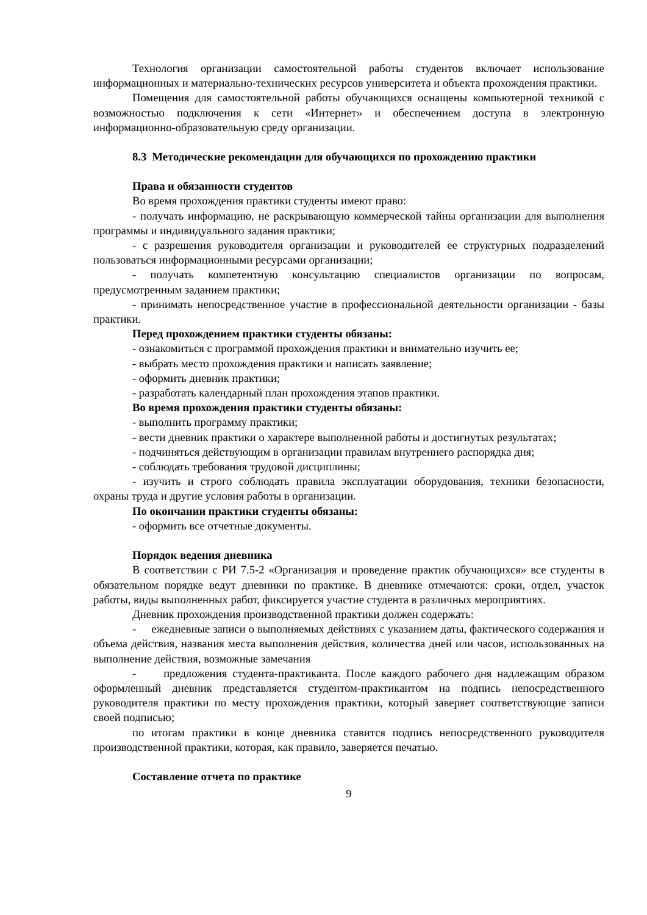Технология организации самостоятельной работы студентов включает использование информационных и материально-технических ресурсов университета и объекта прохождения практики.
Помещения для самостоятельной работы обучающихся оснащены компьютерной техникой с возможностью подключения к сети «Интернет» и обеспечением доступа в электронную информационно-образовательную среду организации.
8.3 Методические рекомендации для обучающихся по прохождению практики
Права и обязанности студентов
Во время прохождения практики студенты имеют право:
- получать информацию, не раскрывающую коммерческой тайны организации для выполнения программы и индивидуального задания практики;
- с разрешения руководителя организации и руководителей ее структурных подразделений пользоваться информационными ресурсами организации;
- получать компетентную консультацию специалистов организации по вопросам, предусмотренным заданием практики;
- принимать непосредственное участие в профессиональной деятельности организации - базы практики.
Перед прохождением практики студенты обязаны:
- ознакомиться с программой прохождения практики и внимательно изучить ее;
- выбрать место прохождения практики и написать заявление;
- оформить дневник практики;
- разработать календарный план прохождения этапов практики.
Во время прохождения практики студенты обязаны:
- выполнить программу практики;
- вести дневник практики о характере выполненной работы и достигнутых результатах;
- подчиняться действующим в организации правилам внутреннего распорядка дня;
- соблюдать требования трудовой дисциплины;
- изучить и строго соблюдать правила эксплуатации оборудования, техники безопасности, охраны труда и другие условия работы в организации.
По окончании практики студенты обязаны:
- оформить все отчетные документы.
Порядок ведения дневника
В соответствии с РИ 7.5-2 «Организация и проведение практик обучающихся» все студенты в обязательном порядке ведут дневники по практике. В дневнике отмечаются: сроки, отдел, участок работы, виды выполненных работ, фиксируется участие студента в различных мероприятиях.
Дневник прохождения производственной практики должен содержать:
- ежедневные записи о выполняемых действиях с указанием даты, фактического содержания и объема действия, названия места выполнения действия, количества дней или часов, использованных на выполнение действия, возможные замечания
- предложения студента-практиканта. После каждого рабочего дня надлежащим образом оформленный дневник представляется студентом-практикантом на подпись непосредственного руководителя практики по месту прохождения практики, который заверяет соответствующие записи своей подписью;
по итогам практики в конце дневника ставится подпись непосредственного руководителя производственной практики, которая, как правило, заверяется печатью.
Составление отчета по практике
9